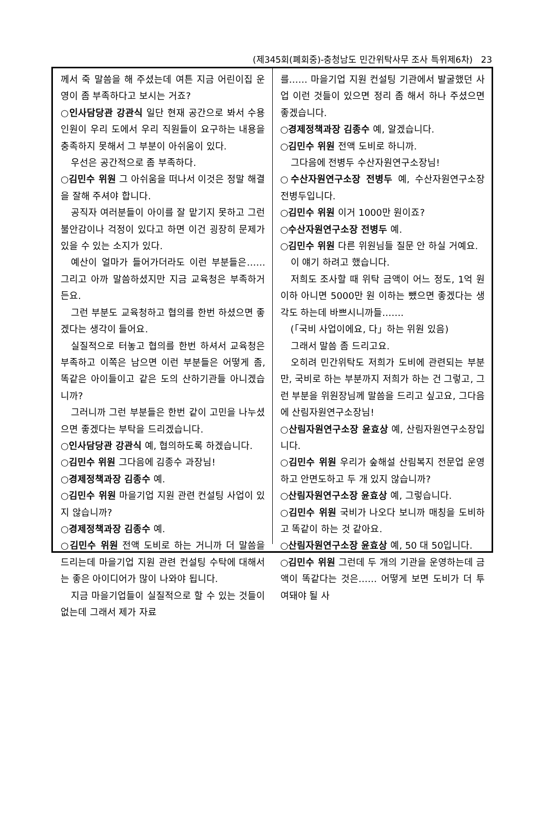(제345회(폐회중)-충청남도 민간위탁사무 조사 특위제6차) 23
께서 죽 말씀을 해 주셨는데 여튼 지금 어린이집 운영이 좀 부족하다고 보시는 거죠?
○인사담당관 강관식 일단 현재 공간으로 봐서 수용 인원이 우리 도에서 우리 직원들이 요구하는 내용을 충족하지 못해서 그 부분이 아쉬움이 있다.
우선은 공간적으로 좀 부족하다.
○김민수 위원 그 아쉬움을 떠나서 이것은 정말 해결을 잘해 주셔야 합니다.
공직자 여러분들이 아이를 잘 맡기지 못하고 그런 불안감이나 걱정이 있다고 하면 이건 굉장히 문제가 있을 수 있는 소지가 있다.
예산이 얼마가 들어가더라도 이런 부분들은…… 그리고 아까 말씀하셨지만 지금 교육청은 부족하거든요.
그런 부분도 교육청하고 협의를 한번 하셨으면 좋겠다는 생각이 들어요.
실질적으로 터놓고 협의를 한번 하셔서 교육청은 부족하고 이쪽은 남으면 이런 부분들은 어떻게 좀, 똑같은 아이들이고 같은 도의 산하기관들 아니겠습니까?
그러니까 그런 부분들은 한번 같이 고민을 나누셨으면 좋겠다는 부탁을 드리겠습니다.
○인사담당관 강관식 예, 협의하도록 하겠습니다.
○김민수 위원 그다음에 김종수 과장님!
○경제정책과장 김종수 예.
○김민수 위원 마을기업 지원 관련 컨설팅 사업이 있지 않습니까?
○경제정책과장 김종수 예.
○김민수 위원 전액 도비로 하는 거니까 더 말씀을 드리는데 마을기업 지원 관련 컨설팅 수탁에 대해서는 좋은 아이디어가 많이 나와야 됩니다.
지금 마을기업들이 실질적으로 할 수 있는 것들이 없는데 그래서 제가 자료
를…… 마을기업 지원 컨설팅 기관에서 발굴했던 사업 이런 것들이 있으면 정리 좀 해서 하나 주셨으면 좋겠습니다.
○경제정책과장 김종수 예, 알겠습니다.
○김민수 위원 전액 도비로 하니까.
그다음에 전병두 수산자원연구소장님!
○수산자원연구소장 전병두 예, 수산자원연구소장 전병두입니다.
○김민수 위원 이거 1000만 원이죠?
○수산자원연구소장 전병두 예.
○김민수 위원 다른 위원님들 질문 안 하실 거예요.
이 얘기 하려고 했습니다.
저희도 조사할 때 위탁 금액이 어느 정도, 1억 원 이하 아니면 5000만 원 이하는 뺐으면 좋겠다는 생각도 하는데 바쁘시니까들…….
(「국비 사업이에요, 다」하는 위원 있음)
그래서 말씀 좀 드리고요.
오히려 민간위탁도 저희가 도비에 관련되는 부분만, 국비로 하는 부분까지 저희가 하는 건 그렇고, 그런 부분을 위원장님께 말씀을 드리고 싶고요, 그다음에 산림자원연구소장님!
○산림자원연구소장 윤효상 예, 산림자원연구소장입니다.
○김민수 위원 우리가 숲해설 산림복지 전문업 운영하고 안면도하고 두 개 있지 않습니까?
○산림자원연구소장 윤효상 예, 그렇습니다.
○김민수 위원 국비가 나오다 보니까 매칭을 도비하고 똑같이 하는 것 같아요.
○산림자원연구소장 윤효상 예, 50 대 50입니다.
○김민수 위원 그런데 두 개의 기관을 운영하는데 금액이 똑같다는 것은…… 어떻게 보면 도비가 더 투여돼야 될 사